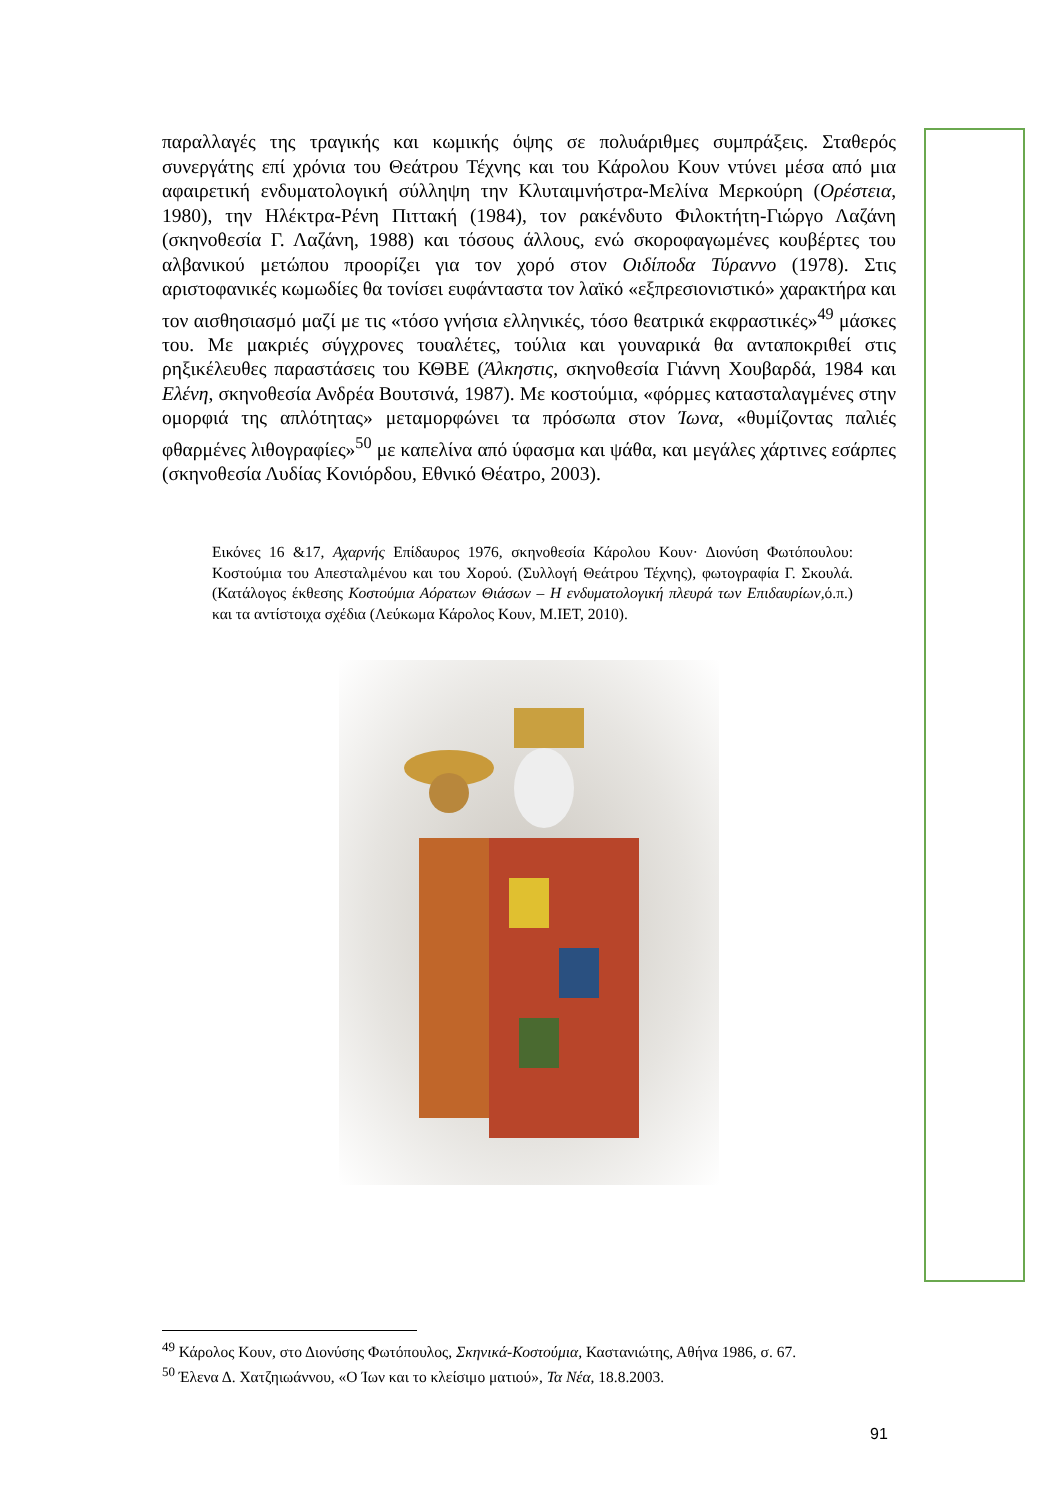παραλλαγές της τραγικής και κωμικής όψης σε πολυάριθμες συμπράξεις. Σταθερός συνεργάτης επί χρόνια του Θεάτρου Τέχνης και του Κάρολου Κουν ντύνει μέσα από μια αφαιρετική ενδυματολογική σύλληψη την Κλυταιμνήστρα-Μελίνα Μερκούρη (Ορέστεια, 1980), την Ηλέκτρα-Ρένη Πιττακή (1984), τον ρακένδυτο Φιλοκτήτη-Γιώργο Λαζάνη (σκηνοθεσία Γ. Λαζάνη, 1988) και τόσους άλλους, ενώ σκοροφαγωμένες κουβέρτες του αλβανικού μετώπου προορίζει για τον χορό στον Οιδίποδα Τύραννο (1978). Στις αριστοφανικές κωμωδίες θα τονίσει ευφάνταστα τον λαϊκό «εξπρεσιονιστικό» χαρακτήρα και τον αισθησιασμό μαζί με τις «τόσο γνήσια ελληνικές, τόσο θεατρικά εκφραστικές»<sup>49</sup> μάσκες του. Με μακριές σύγχρονες τουαλέτες, τούλια και γουναρικά θα ανταποκριθεί στις ρηξικέλευθες παραστάσεις του ΚΘΒΕ (Άλκηστις, σκηνοθεσία Γιάννη Χουβαρδά, 1984 και Ελένη, σκηνοθεσία Ανδρέα Βουτσινά, 1987). Με κοστούμια, «φόρμες κατασταλαγμένες στην ομορφιά της απλότητας» μεταμορφώνει τα πρόσωπα στον Ίωνα, «θυμίζοντας παλιές φθαρμένες λιθογραφίες»<sup>50</sup> με καπελίνα από ύφασμα και ψάθα, και μεγάλες χάρτινες εσάρπες (σκηνοθεσία Λυδίας Κονιόρδου, Εθνικό Θέατρο, 2003).
Εικόνες 16 &17, Αχαρνής Επίδαυρος 1976, σκηνοθεσία Κάρολου Κουν· Διονύση Φωτόπουλου: Κοστούμια του Απεσταλμένου και του Χορού. (Συλλογή Θεάτρου Τέχνης), φωτογραφία Γ. Σκουλά. (Κατάλογος έκθεσης Κοστούμια Αόρατων Θιάσων – Η ενδυματολογική πλευρά των Επιδαυρίων, ό.π.) και τα αντίστοιχα σχέδια (Λεύκωμα Κάρολος Κουν, Μ.ΙΕΤ, 2010).
<sup>49</sup> Κάρολος Κουν, στο Διονύσης Φωτόπουλος, Σκηνικά-Κοστούμια, Καστανιώτης, Αθήνα 1986, σ. 67.
<sup>50</sup> Έλενα Δ. Χατζηιωάννου, «Ο Ίων και το κλείσιμο ματιού», Τα Νέα, 18.8.2003.
91